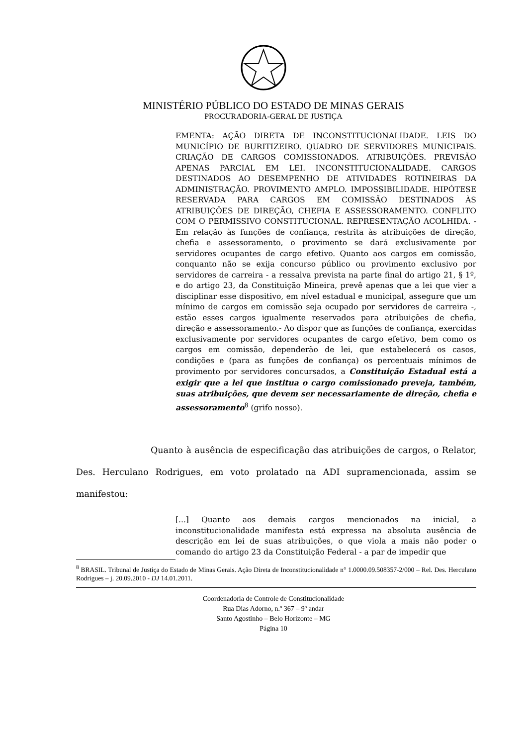MINISTÉRIO PÚBLICO DO ESTADO DE MINAS GERAIS
PROCURADORIA-GERAL DE JUSTIÇA
EMENTA: AÇÃO DIRETA DE INCONSTITUCIONALIDADE. LEIS DO MUNICÍPIO DE BURITIZEIRO. QUADRO DE SERVIDORES MUNICIPAIS. CRIAÇÃO DE CARGOS COMISSIONADOS. ATRIBUIÇÕES. PREVISÃO APENAS PARCIAL EM LEI. INCONSTITUCIONALIDADE. CARGOS DESTINADOS AO DESEMPENHO DE ATIVIDADES ROTINEIRAS DA ADMINISTRAÇÃO. PROVIMENTO AMPLO. IMPOSSIBILIDADE. HIPÓTESE RESERVADA PARA CARGOS EM COMISSÃO DESTINADOS ÀS ATRIBUIÇÕES DE DIREÇÃO, CHEFIA E ASSESSORAMENTO. CONFLITO COM O PERMISSIVO CONSTITUCIONAL. REPRESENTAÇÃO ACOLHIDA. - Em relação às funções de confiança, restrita às atribuições de direção, chefia e assessoramento, o provimento se dará exclusivamente por servidores ocupantes de cargo efetivo. Quanto aos cargos em comissão, conquanto não se exija concurso público ou provimento exclusivo por servidores de carreira - a ressalva prevista na parte final do artigo 21, § 1º, e do artigo 23, da Constituição Mineira, prevê apenas que a lei que vier a disciplinar esse dispositivo, em nível estadual e municipal, assegure que um mínimo de cargos em comissão seja ocupado por servidores de carreira -, estão esses cargos igualmente reservados para atribuições de chefia, direção e assessoramento.- Ao dispor que as funções de confiança, exercidas exclusivamente por servidores ocupantes de cargo efetivo, bem como os cargos em comissão, dependerão de lei, que estabelecerá os casos, condições e (para as funções de confiança) os percentuais mínimos de provimento por servidores concursados, a Constituição Estadual está a exigir que a lei que institua o cargo comissionado preveja, também, suas atribuições, que devem ser necessariamente de direção, chefia e assessoramento<sup>8</sup> (grifo nosso).
Quanto à ausência de especificação das atribuições de cargos, o Relator, Des. Herculano Rodrigues, em voto prolatado na ADI supramencionada, assim se manifestou:
[...] Quanto aos demais cargos mencionados na inicial, a inconstitucionalidade manifesta está expressa na absoluta ausência de descrição em lei de suas atribuições, o que viola a mais não poder o comando do artigo 23 da Constituição Federal - a par de impedir que
<sup>8</sup> BRASIL. Tribunal de Justiça do Estado de Minas Gerais. Ação Direta de Inconstitucionalidade n° 1.0000.09.508357-2/000 – Rel. Des. Herculano Rodrigues – j. 20.09.2010 - DJ 14.01.2011.
Coordenadoria de Controle de Constitucionalidade
Rua Dias Adorno, n.º 367 – 9º andar
Santo Agostinho – Belo Horizonte – MG
Página 10